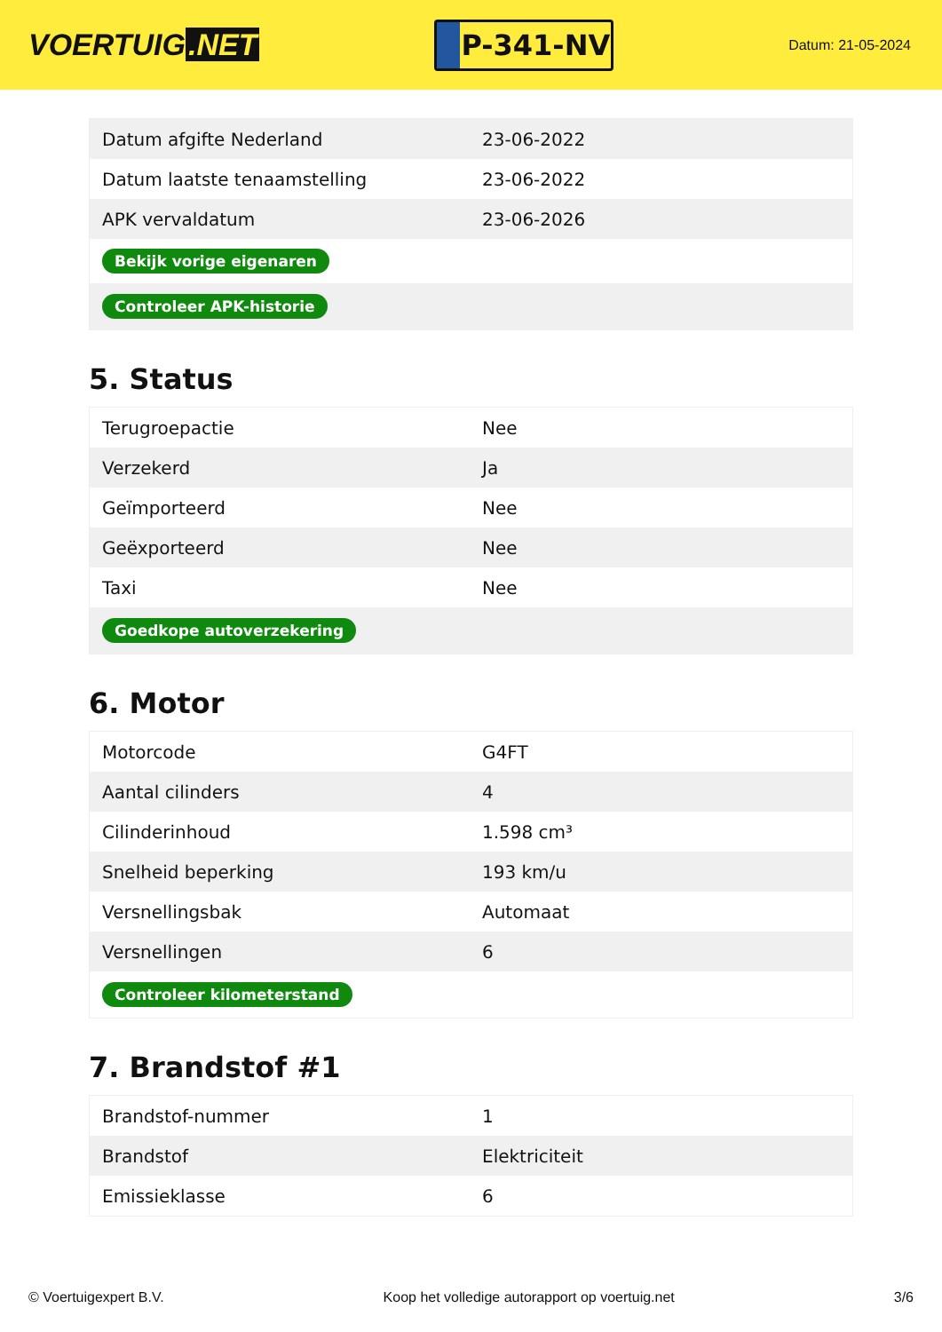VOERTUIG.NET
P-341-NV
Datum: 21-05-2024
| Datum afgifte Nederland | 23-06-2022 |
| Datum laatste tenaamstelling | 23-06-2022 |
| APK vervaldatum | 23-06-2026 |
| Bekijk vorige eigenaren | |
| Controleer APK-historie | |
5. Status
| Terugroepactie | Nee |
| Verzekerd | Ja |
| Geïmporteerd | Nee |
| Geëxporteerd | Nee |
| Taxi | Nee |
| Goedkope autoverzekering | |
6. Motor
| Motorcode | G4FT |
| Aantal cilinders | 4 |
| Cilinderinhoud | 1.598 cm³ |
| Snelheid beperking | 193 km/u |
| Versnellingsbak | Automaat |
| Versnellingen | 6 |
| Controleer kilometerstand | |
7. Brandstof #1
| Brandstof-nummer | 1 |
| Brandstof | Elektriciteit |
| Emissieklasse | 6 |
© Voertuigexpert B.V. Koop het volledige autorapport op voertuig.net 3/6